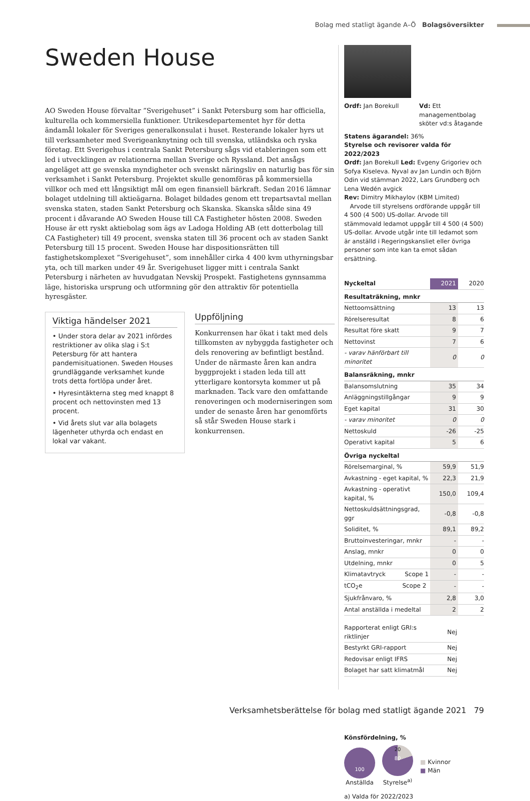Bolag med statligt ägande A–Ö Bolagsöversikter
Sweden House
AO Sweden House förvaltar ”Sverigehuset” i Sankt Petersburg som har officiella, kulturella och kommersiella funktioner. Utrikesdepartementet hyr för detta ändamål lokaler för Sveriges generalkonsulat i huset. Resterande lokaler hyrs ut till verksamheter med Sverige­anknytning och till svenska, utländska och ryska företag. Ett Sverigehus i centrala Sankt Petersburg sågs vid etableringen som ett led i utvecklingen av relationerna mellan Sverige och Ryssland. Det ansågs angeläget att ge svenska myndigheter och svenskt näringsliv en naturlig bas för sin verksamhet i Sankt Petersburg. Projektet skulle genomföras på kommersiella villkor och med ett långsiktigt mål om egen finansiell bärkraft. Sedan 2016 lämnar bolaget utdelning till aktieägarna. Bolaget bildades genom ett trepartsavtal mellan svenska staten, staden Sankt Petersburg och Skanska. Skanska sålde sina 49 procent i dåvarande AO Sweden House till CA Fastigheter hösten 2008. Sweden House är ett ryskt aktiebolag som ägs av Ladoga Holding AB (ett dotterbolag till CA Fastigheter) till 49 procent, svenska staten till 36 procent och av staden Sankt Petersburg till 15 procent. Sweden House har dispositionsrätten till fastighetskomplexet ”Sverigehuset”, som innehåller cirka 4 400 kvm uthyrningsbar yta, och till marken under 49 år. Sverigehuset ligger mitt i centrala Sankt Petersburg i närheten av huvudgatan Nevskij Prospekt. Fastighetens gynnsamma läge, historiska ursprung och utformning gör den attraktiv för potentiella hyresgäster.
Viktiga händelser 2021
• Under stora delar av 2021 infördes restriktioner av olika slag i S:t Petersburg för att hantera pandemisituationen. Sweden Houses grundläggande verksamhet kunde trots detta fortlöpa under året.
• Hyresintäkterna steg med knappt 8 procent och nettovinsten med 13 procent.
• Vid årets slut var alla bolagets lägenheter uthyrda och endast en lokal var vakant.
Uppföljning
Konkurrensen har ökat i takt med dels tillkomsten av nybyggda fastigheter och dels renovering av befintligt bestånd. Under de närmaste åren kan andra byggprojekt i staden leda till att ytterligare kontorsyta kommer ut på marknaden. Tack vare den omfattande renoveringen och moderniseringen som under de senaste åren har genomförts så står Sweden House stark i konkurrensen.
Ordf: Jan Borekull Vd: Ett managementbolag sköter vd:s åtagande
Statens ägarandel: 36%
Styrelse och revisorer valda för 2022/2023
Ordf: Jan Borekull Led: Evgeny Grigoriev och Sofya Kiseleva. Nyval av Jan Lundin och Björn Odin vid stämman 2022, Lars Grundberg och Lena Wedén avgick
Rev: Dimitry Mikhaylov (KBM Limited)
Arvode till styrelsens ordförande uppgår till 4 500 (4 500) US-dollar. Arvode till stämmovald ledamot uppgår till 4 500 (4 500) US-dollar. Arvode utgår inte till ledamot som är anställd i Regeringskansliet eller övriga personer som inte kan ta emot sådan ersättning.
| Nyckeltal | 2021 | 2020 |
| --- | --- | --- |
| Resultaträkning, mnkr | | |
| Nettoomsättning | 13 | 13 |
| Rörelseresultat | 8 | 6 |
| Resultat före skatt | 9 | 7 |
| Nettovinst | 7 | 6 |
| - varav hänförbart till minoritet | 0 | 0 |
| Balansräkning, mnkr | | |
| Balansomslutning | 35 | 34 |
| Anläggningstillgångar | 9 | 9 |
| Eget kapital | 31 | 30 |
| - varav minoritet | 0 | 0 |
| Nettoskuld | -26 | -25 |
| Operativt kapital | 5 | 6 |
| Övriga nyckeltal | | |
| Rörelsemarginal, % | 59,9 | 51,9 |
| Avkastning - eget kapital, % | 22,3 | 21,9 |
| Avkastning - operativt kapital, % | 150,0 | 109,4 |
| Nettoskuldsättningsgrad, ggr | -0,8 | -0,8 |
| Soliditet, % | 89,1 | 89,2 |
| Bruttoinvesteringar, mnkr | - | - |
| Anslag, mnkr | 0 | 0 |
| Utdelning, mnkr | 0 | 5 |
| Klimatavtryck Scope 1 | - | - |
| tCO<sub>2</sub>e Scope 2 | - | - |
| Sjukfrånvaro, % | 2,8 | 3,0 |
| Antal anställda i medeltal | 2 | 2 |
| Rapporterat enligt GRI:s riktlinjer | Nej |
| Bestyrkt GRI-rapport | Nej |
| Redovisar enligt IFRS | Nej |
| Bolaget har satt klimatmål | Nej |
Könsfördelning, %
100
Anställda
20
80
Styrelse<sup>a)</sup>
■ Kvinnor
■ Män
a) Valda för 2022/2023
Verksamhetsberättelse för bolag med statligt ägande 2021 79